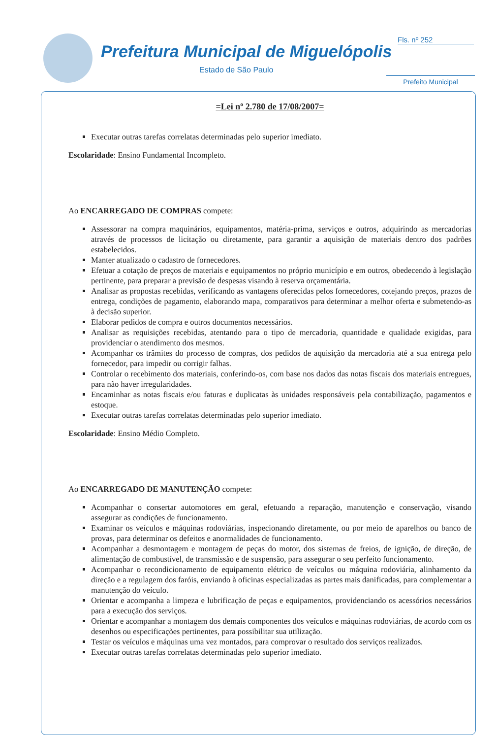Prefeitura Municipal de Miguelópolis
Estado de São Paulo
Fls. nº 252
Prefeito Municipal
=Lei nº 2.780 de 17/08/2007=
Executar outras tarefas correlatas determinadas pelo superior imediato.
Escolaridade: Ensino Fundamental Incompleto.
Ao ENCARREGADO DE COMPRAS compete:
Assessorar na compra maquinários, equipamentos, matéria-prima, serviços e outros, adquirindo as mercadorias através de processos de licitação ou diretamente, para garantir a aquisição de materiais dentro dos padrões estabelecidos.
Manter atualizado o cadastro de fornecedores.
Efetuar a cotação de preços de materiais e equipamentos no próprio município e em outros, obedecendo à legislação pertinente, para preparar a previsão de despesas visando à reserva orçamentária.
Analisar as propostas recebidas, verificando as vantagens oferecidas pelos fornecedores, cotejando preços, prazos de entrega, condições de pagamento, elaborando mapa, comparativos para determinar a melhor oferta e submetendo-as à decisão superior.
Elaborar pedidos de compra e outros documentos necessários.
Analisar as requisições recebidas, atentando para o tipo de mercadoria, quantidade e qualidade exigidas, para providenciar o atendimento dos mesmos.
Acompanhar os trâmites do processo de compras, dos pedidos de aquisição da mercadoria até a sua entrega pelo fornecedor, para impedir ou corrigir falhas.
Controlar o recebimento dos materiais, conferindo-os, com base nos dados das notas fiscais dos materiais entregues, para não haver irregularidades.
Encaminhar as notas fiscais e/ou faturas e duplicatas às unidades responsáveis pela contabilização, pagamentos e estoque.
Executar outras tarefas correlatas determinadas pelo superior imediato.
Escolaridade: Ensino Médio Completo.
Ao ENCARREGADO DE MANUTENÇÃO compete:
Acompanhar o consertar automotores em geral, efetuando a reparação, manutenção e conservação, visando assegurar as condições de funcionamento.
Examinar os veículos e máquinas rodoviárias, inspecionando diretamente, ou por meio de aparelhos ou banco de provas, para determinar os defeitos e anormalidades de funcionamento.
Acompanhar a desmontagem e montagem de peças do motor, dos sistemas de freios, de ignição, de direção, de alimentação de combustível, de transmissão e de suspensão, para assegurar o seu perfeito funcionamento.
Acompanhar o recondicionamento de equipamento elétrico de veículos ou máquina rodoviária, alinhamento da direção e a regulagem dos faróis, enviando à oficinas especializadas as partes mais danificadas, para complementar a manutenção do veículo.
Orientar e acompanha a limpeza e lubrificação de peças e equipamentos, providenciando os acessórios necessários para a execução dos serviços.
Orientar e acompanhar a montagem dos demais componentes dos veículos e máquinas rodoviárias, de acordo com os desenhos ou especificações pertinentes, para possibilitar sua utilização.
Testar os veículos e máquinas uma vez montados, para comprovar o resultado dos serviços realizados.
Executar outras tarefas correlatas determinadas pelo superior imediato.